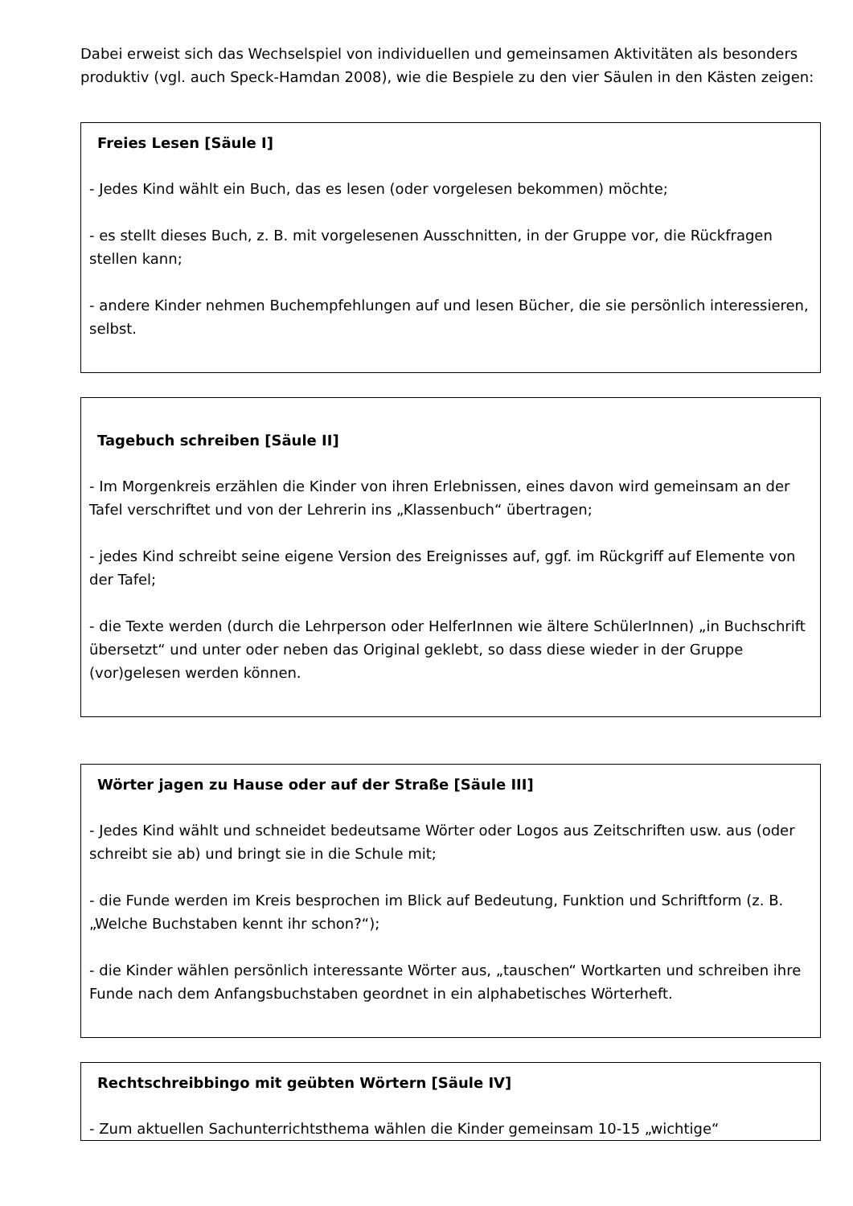Dabei erweist sich das Wechselspiel von individuellen und gemeinsamen Aktivitäten als besonders produktiv (vgl. auch Speck-Hamdan 2008), wie die Bespiele zu den vier Säulen in den Kästen zeigen:
Freies Lesen [Säule I]
- Jedes Kind wählt ein Buch, das es lesen (oder vorgelesen bekommen) möchte;
- es stellt dieses Buch, z. B. mit vorgelesenen Ausschnitten, in der Gruppe vor, die Rückfragen stellen kann;
- andere Kinder nehmen Buchempfehlungen auf und lesen Bücher, die sie persönlich interessieren, selbst.
Tagebuch schreiben [Säule II]
- Im Morgenkreis erzählen die Kinder von ihren Erlebnissen, eines davon wird gemeinsam an der Tafel verschriftet und von der Lehrerin ins „Klassenbuch“ übertragen;
- jedes Kind schreibt seine eigene Version des Ereignisses auf, ggf. im Rückgriff auf Elemente von der Tafel;
- die Texte werden (durch die Lehrperson oder HelferInnen wie ältere SchülerInnen) „in Buchschrift übersetzt“ und unter oder neben das Original geklebt, so dass diese wieder in der Gruppe (vor)gelesen werden können.
Wörter jagen zu Hause oder auf der Straße [Säule III]
- Jedes Kind wählt und schneidet bedeutsame Wörter oder Logos aus Zeitschriften usw. aus (oder schreibt sie ab) und bringt sie in die Schule mit;
- die Funde werden im Kreis besprochen im Blick auf Bedeutung, Funktion und Schriftform (z. B. „Welche Buchstaben kennt ihr schon?“);
- die Kinder wählen persönlich interessante Wörter aus, „tauschen“ Wortkarten und schreiben ihre Funde nach dem Anfangsbuchstaben geordnet in ein alphabetisches Wörterheft.
Rechtschreibbingo mit geübten Wörtern [Säule IV]
- Zum aktuellen Sachunterrichtsthema wählen die Kinder gemeinsam 10-15 „wichtige“